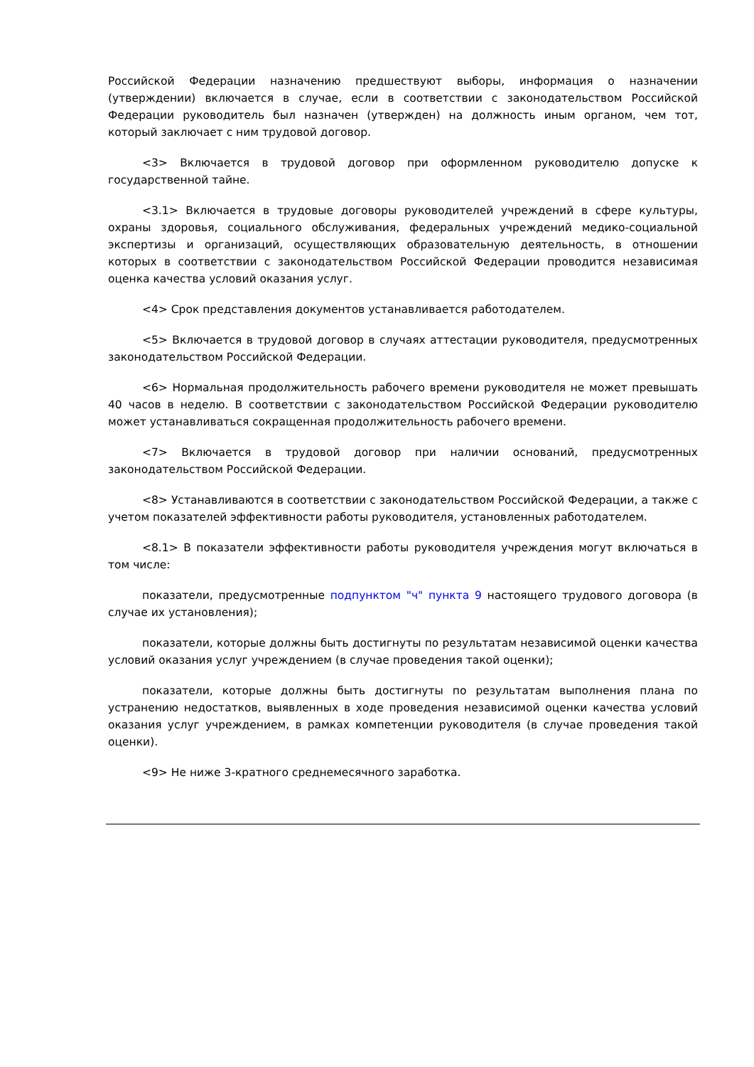Российской Федерации назначению предшествуют выборы, информация о назначении (утверждении) включается в случае, если в соответствии с законодательством Российской Федерации руководитель был назначен (утвержден) на должность иным органом, чем тот, который заключает с ним трудовой договор.
<3> Включается в трудовой договор при оформленном руководителю допуске к государственной тайне.
<3.1> Включается в трудовые договоры руководителей учреждений в сфере культуры, охраны здоровья, социального обслуживания, федеральных учреждений медико-социальной экспертизы и организаций, осуществляющих образовательную деятельность, в отношении которых в соответствии с законодательством Российской Федерации проводится независимая оценка качества условий оказания услуг.
<4> Срок представления документов устанавливается работодателем.
<5> Включается в трудовой договор в случаях аттестации руководителя, предусмотренных законодательством Российской Федерации.
<6> Нормальная продолжительность рабочего времени руководителя не может превышать 40 часов в неделю. В соответствии с законодательством Российской Федерации руководителю может устанавливаться сокращенная продолжительность рабочего времени.
<7> Включается в трудовой договор при наличии оснований, предусмотренных законодательством Российской Федерации.
<8> Устанавливаются в соответствии с законодательством Российской Федерации, а также с учетом показателей эффективности работы руководителя, установленных работодателем.
<8.1> В показатели эффективности работы руководителя учреждения могут включаться в том числе:
показатели, предусмотренные подпунктом "ч" пункта 9 настоящего трудового договора (в случае их установления);
показатели, которые должны быть достигнуты по результатам независимой оценки качества условий оказания услуг учреждением (в случае проведения такой оценки);
показатели, которые должны быть достигнуты по результатам выполнения плана по устранению недостатков, выявленных в ходе проведения независимой оценки качества условий оказания услуг учреждением, в рамках компетенции руководителя (в случае проведения такой оценки).
<9> Не ниже 3-кратного среднемесячного заработка.